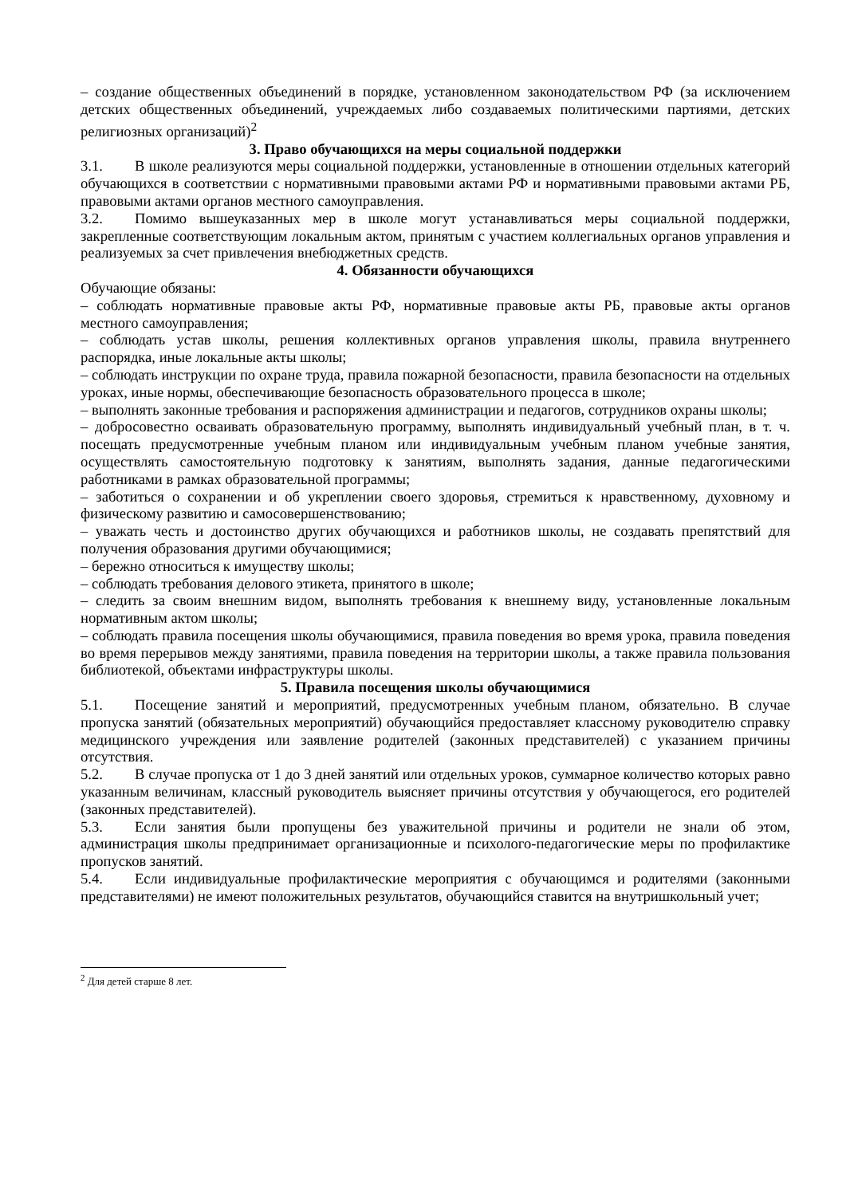– создание общественных объединений в порядке, установленном законодательством РФ (за исключением детских общественных объединений, учреждаемых либо создаваемых политическими партиями, детских религиозных организаций)<sup>2</sup>
3. Право обучающихся на меры социальной поддержки
3.1. В школе реализуются меры социальной поддержки, установленные в отношении отдельных категорий обучающихся в соответствии с нормативными правовыми актами РФ и нормативными правовыми актами РБ, правовыми актами органов местного самоуправления.
3.2. Помимо вышеуказанных мер в школе могут устанавливаться меры социальной поддержки, закрепленные соответствующим локальным актом, принятым с участием коллегиальных органов управления и реализуемых за счет привлечения внебюджетных средств.
4. Обязанности обучающихся
Обучающие обязаны:
– соблюдать нормативные правовые акты РФ, нормативные правовые акты РБ, правовые акты органов местного самоуправления;
– соблюдать устав школы, решения коллективных органов управления школы, правила внутреннего распорядка, иные локальные акты школы;
– соблюдать инструкции по охране труда, правила пожарной безопасности, правила безопасности на отдельных уроках, иные нормы, обеспечивающие безопасность образовательного процесса в школе;
– выполнять законные требования и распоряжения администрации и педагогов, сотрудников охраны школы;
– добросовестно осваивать образовательную программу, выполнять индивидуальный учебный план, в т. ч. посещать предусмотренные учебным планом или индивидуальным учебным планом учебные занятия, осуществлять самостоятельную подготовку к занятиям, выполнять задания, данные педагогическими работниками в рамках образовательной программы;
– заботиться о сохранении и об укреплении своего здоровья, стремиться к нравственному, духовному и физическому развитию и самосовершенствованию;
– уважать честь и достоинство других обучающихся и работников школы, не создавать препятствий для получения образования другими обучающимися;
– бережно относиться к имуществу школы;
– соблюдать требования делового этикета, принятого в школе;
– следить за своим внешним видом, выполнять требования к внешнему виду, установленные локальным нормативным актом школы;
– соблюдать правила посещения школы обучающимися, правила поведения во время урока, правила поведения во время перерывов между занятиями, правила поведения на территории школы, а также правила пользования библиотекой, объектами инфраструктуры школы.
5. Правила посещения школы обучающимися
5.1. Посещение занятий и мероприятий, предусмотренных учебным планом, обязательно. В случае пропуска занятий (обязательных мероприятий) обучающийся предоставляет классному руководителю справку медицинского учреждения или заявление родителей (законных представителей) с указанием причины отсутствия.
5.2. В случае пропуска от 1 до 3 дней занятий или отдельных уроков, суммарное количество которых равно указанным величинам, классный руководитель выясняет причины отсутствия у обучающегося, его родителей (законных представителей).
5.3. Если занятия были пропущены без уважительной причины и родители не знали об этом, администрация школы предпринимает организационные и психолого-педагогические меры по профилактике пропусков занятий.
5.4. Если индивидуальные профилактические мероприятия с обучающимся и родителями (законными представителями) не имеют положительных результатов, обучающийся ставится на внутришкольный учет;
<sup>2</sup> Для детей старше 8 лет.